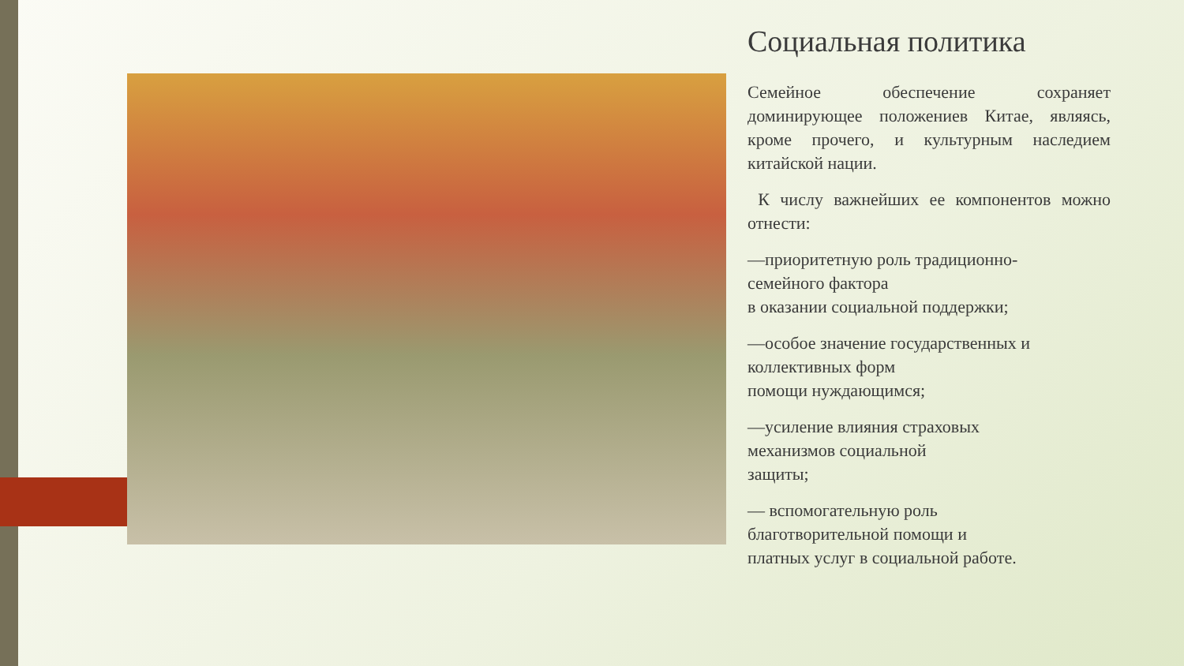Социальная политика
Семейное обеспечение сохраняет доминирующее положениев Китае, являясь, кроме прочего, и культурным наследием китайской нации.
К числу важнейших ее компонентов можно отнести:
—приоритетную роль традиционно-
семейного фактора
в оказании социальной поддержки;
—особое значение государственных и
коллективных форм
помощи нуждающимся;
—усиление влияния страховых
механизмов социальной
защиты;
— вспомогательную роль
благотворительной помощи и
платных услуг в социальной работе.